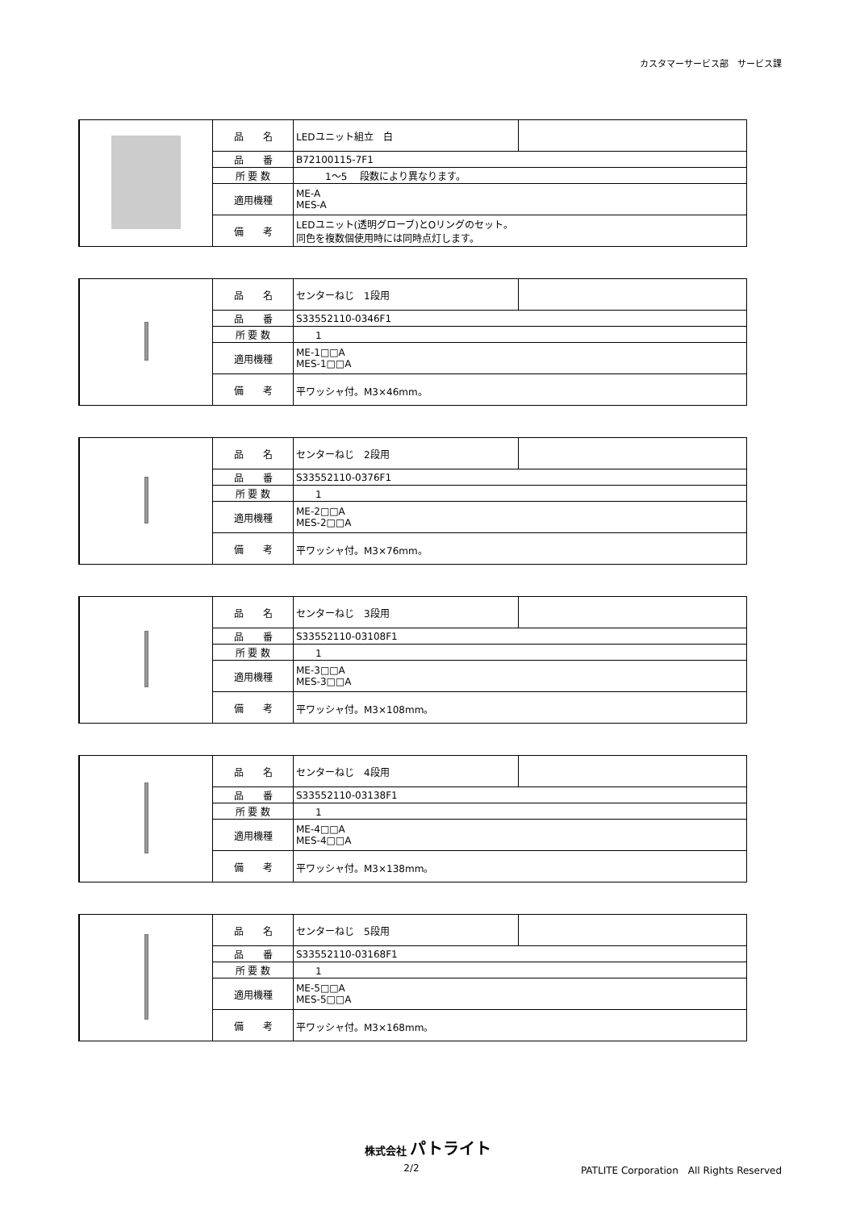カスタマーサービス部　サービス課
| | 品 名 | LEDユニット組立 白 | |
| | 品 番 | B72100115-7F1 | |
| | 所 要 数 | 1～5 段数により異なります。 | |
| | 適用機種 | ME-A MES-A | |
| | 備 考 | LEDユニット(透明グローブ)とOリングのセット。 同色を複数個使用時には同時点灯します。 | |
| | 品 名 | センターねじ 1段用 | |
| | 品 番 | S33552110-0346F1 | |
| | 所 要 数 | 1 | |
| | 適用機種 | ME-1□□A MES-1□□A | |
| | 備 考 | 平ワッシャ付。M3×46mm。 | |
| | 品 名 | センターねじ 2段用 | |
| | 品 番 | S33552110-0376F1 | |
| | 所 要 数 | 1 | |
| | 適用機種 | ME-2□□A MES-2□□A | |
| | 備 考 | 平ワッシャ付。M3×76mm。 | |
| | 品 名 | センターねじ 3段用 | |
| | 品 番 | S33552110-03108F1 | |
| | 所 要 数 | 1 | |
| | 適用機種 | ME-3□□A MES-3□□A | |
| | 備 考 | 平ワッシャ付。M3×108mm。 | |
| | 品 名 | センターねじ 4段用 | |
| | 品 番 | S33552110-03138F1 | |
| | 所 要 数 | 1 | |
| | 適用機種 | ME-4□□A MES-4□□A | |
| | 備 考 | 平ワッシャ付。M3×138mm。 | |
| | 品 名 | センターねじ 5段用 | |
| | 品 番 | S33552110-03168F1 | |
| | 所 要 数 | 1 | |
| | 適用機種 | ME-5□□A MES-5□□A | |
| | 備 考 | 平ワッシャ付。M3×168mm。 | |
株式会社 パトライト
2/2 PATLITE Corporation　All Rights Reserved